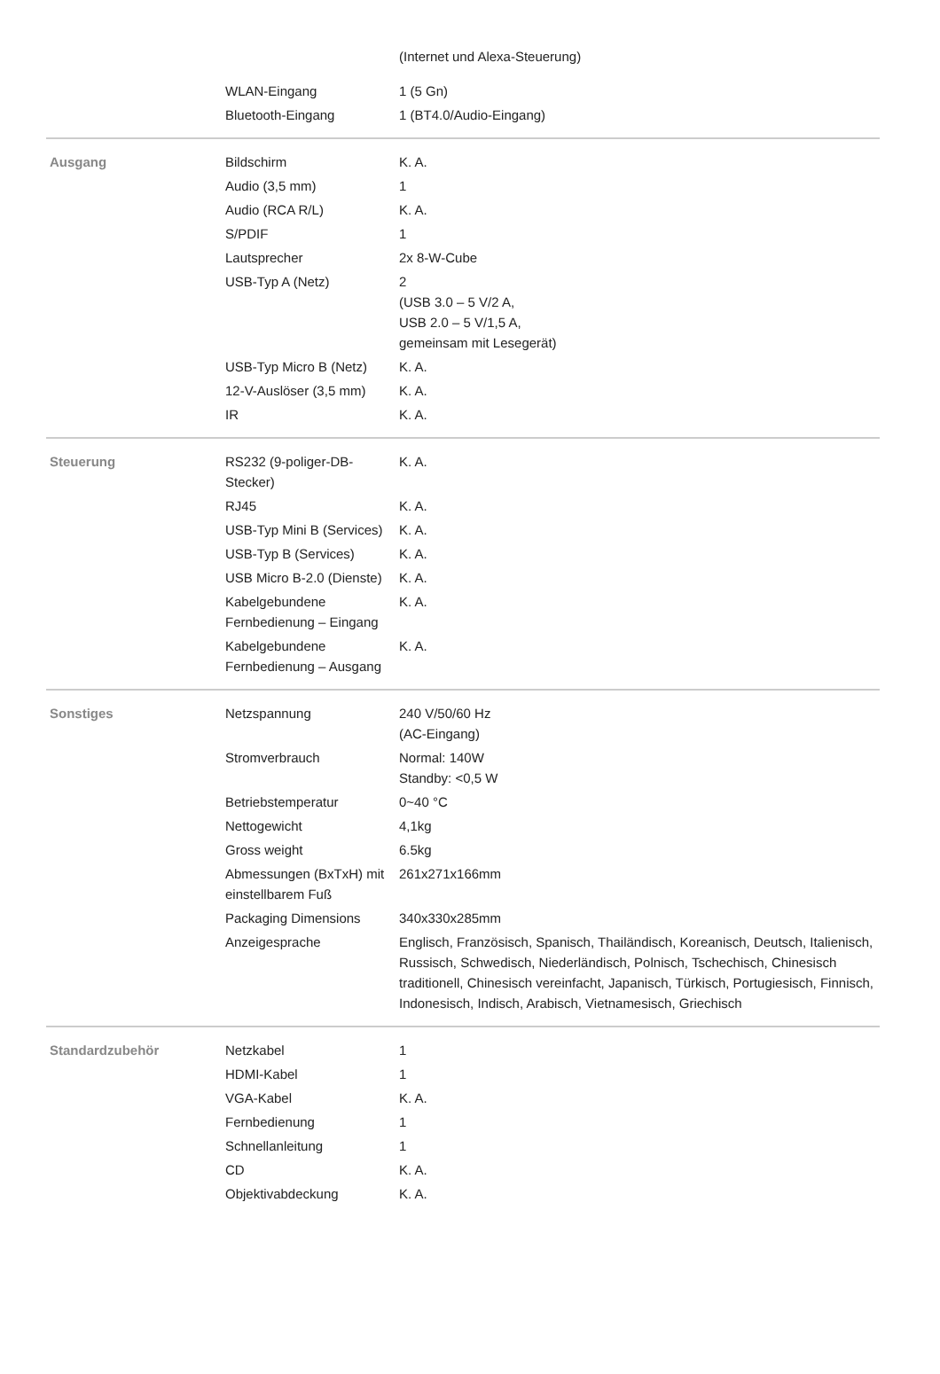| | | (Internet und Alexa-Steuerung) |
| | WLAN-Eingang | 1 (5 Gn) |
| | Bluetooth-Eingang | 1 (BT4.0/Audio-Eingang) |
| Ausgang | Bildschirm | K. A. |
| | Audio (3,5 mm) | 1 |
| | Audio (RCA R/L) | K. A. |
| | S/PDIF | 1 |
| | Lautsprecher | 2x 8-W-Cube |
| | USB-Typ A (Netz) | 2 (USB 3.0 – 5 V/2 A, USB 2.0 – 5 V/1,5 A, gemeinsam mit Lesegerät) |
| | USB-Typ Micro B (Netz) | K. A. |
| | 12-V-Auslöser (3,5 mm) | K. A. |
| | IR | K. A. |
| Steuerung | RS232 (9-poliger-DB-Stecker) | K. A. |
| | RJ45 | K. A. |
| | USB-Typ Mini B (Services) | K. A. |
| | USB-Typ B (Services) | K. A. |
| | USB Micro B-2.0 (Dienste) | K. A. |
| | Kabelgebundene Fernbedienung – Eingang | K. A. |
| | Kabelgebundene Fernbedienung – Ausgang | K. A. |
| Sonstiges | Netzspannung | 240 V/50/60 Hz (AC-Eingang) |
| | Stromverbrauch | Normal: 140W Standby: <0,5 W |
| | Betriebstemperatur | 0~40 °C |
| | Nettogewicht | 4,1kg |
| | Gross weight | 6.5kg |
| | Abmessungen (BxTxH) mit einstellbarem Fuß | 261x271x166mm |
| | Packaging Dimensions | 340x330x285mm |
| | Anzeigesprache | Englisch, Französisch, Spanisch, Thailändisch, Koreanisch, Deutsch, Italienisch, Russisch, Schwedisch, Niederländisch, Polnisch, Tschechisch, Chinesisch traditionell, Chinesisch vereinfacht, Japanisch, Türkisch, Portugiesisch, Finnisch, Indonesisch, Indisch, Arabisch, Vietnamesisch, Griechisch |
| Standardzubehör | Netzkabel | 1 |
| | HDMI-Kabel | 1 |
| | VGA-Kabel | K. A. |
| | Fernbedienung | 1 |
| | Schnellanleitung | 1 |
| | CD | K. A. |
| | Objektivabdeckung | K. A. |